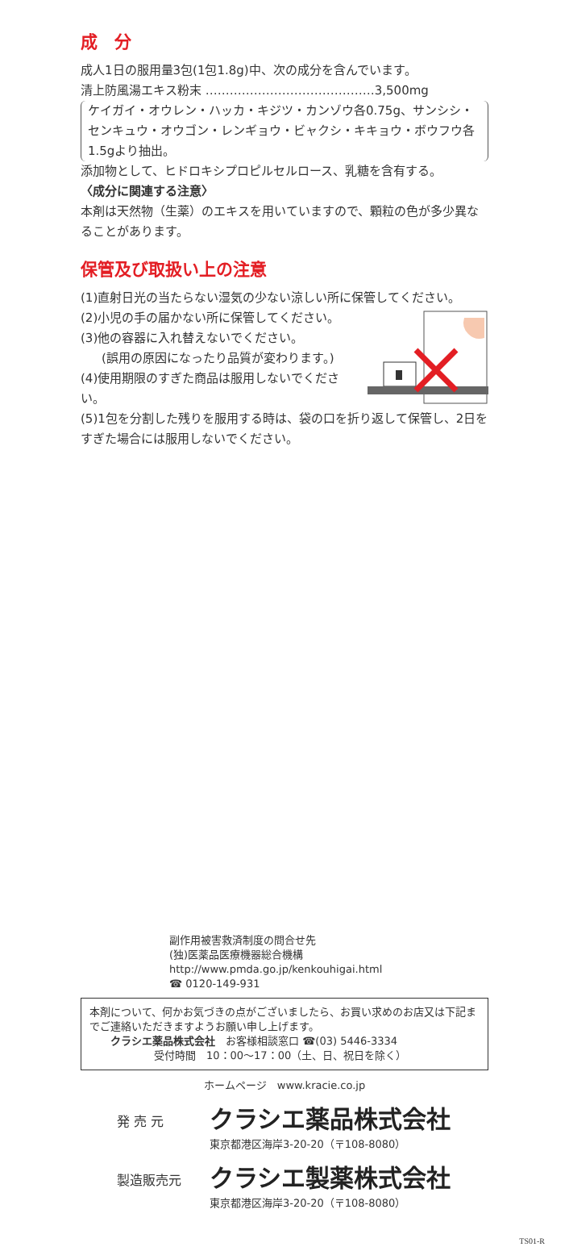成　分
成人1日の服用量3包(1包1.8g)中、次の成分を含んでいます。
清上防風湯エキス粉末 ……………………………………3,500mg
ケイガイ・オウレン・ハッカ・キジツ・カンゾウ各0.75g、サンシシ・センキュウ・オウゴン・レンギョウ・ビャクシ・キキョウ・ボウフウ各1.5gより抽出。
添加物として、ヒドロキシプロピルセルロース、乳糖を含有する。
〈成分に関連する注意〉
本剤は天然物（生薬）のエキスを用いていますので、顆粒の色が多少異なることがあります。
保管及び取扱い上の注意
(1)直射日光の当たらない湿気の少ない涼しい所に保管してください。
(2)小児の手の届かない所に保管してください。
(3)他の容器に入れ替えないでください。
(誤用の原因になったり品質が変わります。)
(4)使用期限のすぎた商品は服用しないでください。
(5)1包を分割した残りを服用する時は、袋の口を折り返して保管し、2日をすぎた場合には服用しないでください。
副作用被害救済制度の問合せ先
(独)医薬品医療機器総合機構
http://www.pmda.go.jp/kenkouhigai.html
☎ 0120-149-931
本剤について、何かお気づきの点がございましたら、お買い求めのお店又は下記までご連絡いただきますようお願い申し上げます。
　　クラシエ薬品株式会社　お客様相談窓口 ☎(03) 5446-3334
受付時間　10：00～17：00（土、日、祝日を除く）
ホームページ　www.kracie.co.jp
発 売 元
クラシエ薬品株式会社
東京都港区海岸3-20-20（〒108-8080）
製造販売元
クラシエ製薬株式会社
東京都港区海岸3-20-20（〒108-8080）
TS01-R